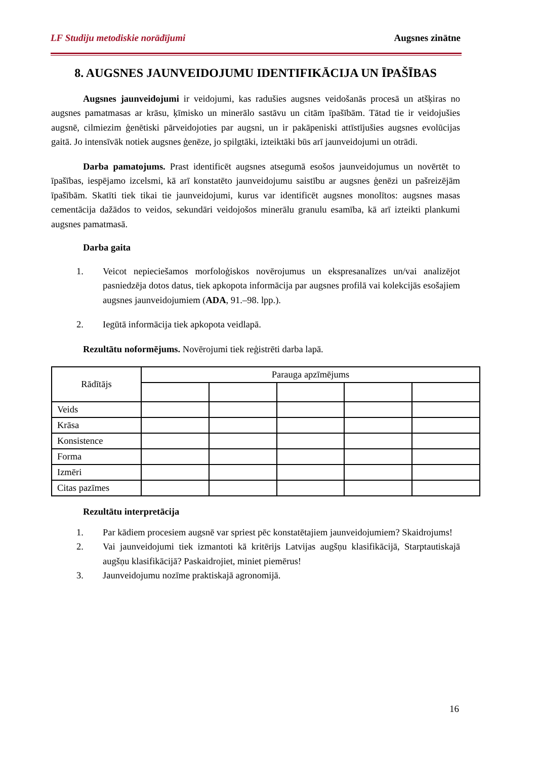LF Studiju metodiskie norādījumi Augsnes zinātne
8. AUGSNES JAUNVEIDOJUMU IDENTIFIKĀCIJA UN ĪPAŠĪBAS
Augsnes jaunveidojumi ir veidojumi, kas radušies augsnes veidošanās procesā un atšķiras no augsnes pamatmasas ar krāsu, ķīmisko un minerālo sastāvu un citām īpašībām. Tātad tie ir veidojušies augsnē, cilmiezim ģenētiski pārveidojoties par augsni, un ir pakāpeniski attīstījušies augsnes evolūcijas gaitā. Jo intensīvāk notiek augsnes ģenēze, jo spilgtāki, izteiktāki būs arī jaunveidojumi un otrādi.
Darba pamatojums. Prast identificēt augsnes atsegumā esošos jaunveidojumus un novērtēt to īpašības, iespējamo izcelsmi, kā arī konstatēto jaunveidojumu saistību ar augsnes ģenēzi un pašreizējām īpašībām. Skatīti tiek tikai tie jaunveidojumi, kurus var identificēt augsnes monolītos: augsnes masas cementācija dažādos to veidos, sekundāri veidojošos minerālu granulu esamība, kā arī izteikti plankumi augsnes pamatmasā.
Darba gaita
1. Veicot nepieciešamos morfoloģiskos novērojumus un ekspresanalīzes un/vai analizējot pasniedzēja dotos datus, tiek apkopota informācija par augsnes profilā vai kolekcijās esošajiem augsnes jaunveidojumiem (ADA, 91.–98. lpp.).
2. Iegūtā informācija tiek apkopota veidlapā.
Rezultātu noformējums. Novērojumi tiek reģistrēti darba lapā.
| Rādītājs | Parauga apzīmējums | | | | |
| --- | --- | --- | --- | --- | --- |
| Veids | | | | | |
| Krāsa | | | | | |
| Konsistence | | | | | |
| Forma | | | | | |
| Izmēri | | | | | |
| Citas pazīmes | | | | | |
Rezultātu interpretācija
1. Par kādiem procesiem augsnē var spriest pēc konstatētajiem jaunveidojumiem? Skaidrojums!
2. Vai jaunveidojumi tiek izmantoti kā kritērijs Latvijas augšņu klasifikācijā, Starptautiskajā augšņu klasifikācijā? Paskaidrojiet, miniet piemērus!
3. Jaunveidojumu nozīme praktiskajā agronomijā.
16